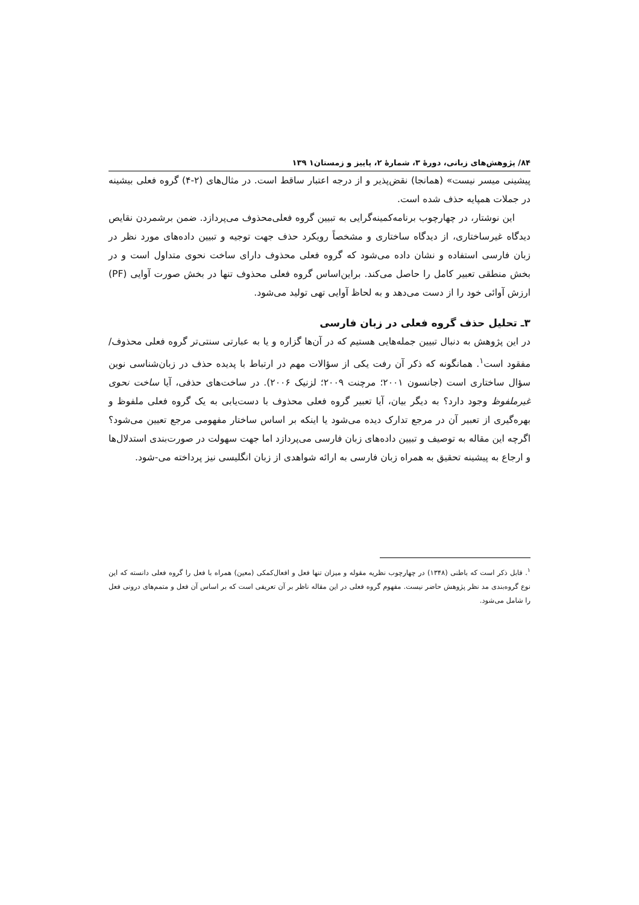۸۴/ پژوهش‌های زبانی، دورهٔ ۳، شمارهٔ ۲، پاییز و زمستان۱ ۱۳۹
پیشینی میسر نیست» (همانجا) نقض‌پذیر و از درجه اعتبار ساقط است. در مثال‌های (۲-۴) گروه فعلی بیشینه در جملات همپایه حذف شده است.
این نوشتار، در چهارچوب برنامه‌کمینه‌گرایی به تبیین گروه فعلی‌محذوف می‌پردازد. ضمن برشمردن نقایص دیدگاه غیرساختاری، از دیدگاه ساختاری و مشخصاً رویکرد حذف جهت توجیه و تبیین داده‌های مورد نظر در زبان فارسی استفاده و نشان داده می‌شود که گروه فعلی محذوف دارای ساخت نحوی متداول است و در بخش منطقی تعبیر کامل را حاصل می‌کند. براین‌اساس گروه فعلی محذوف تنها در بخش صورت آوایی (PF) ارزش آوائی خود را از دست می‌دهد و به لحاظ آوایی تهی تولید می‌شود.
۳ـ تحلیل حذف گروه فعلی در زبان فارسی
در این پژوهش به دنبال تبیین جمله‌هایی هستیم که در آن‌ها گزاره و یا به عبارتی سنتی‌تر گروه فعلی محذوف/ مفقود است<sup>۱</sup>. همانگونه که ذکر آن رفت یکی از سؤالات مهم در ارتباط با پدیده حذف در زبان‌شناسی نوین سؤال ساختاری است (جانسون ۲۰۰۱؛ مرچنت ۲۰۰۹؛ لزنیک ۲۰۰۶). در ساخت‌های حذفی، آیا ساخت نحوی غیرملفوظ وجود دارد؟ به دیگر بیان، آیا تعبیر گروه فعلی محذوف با دست‌یابی به یک گروه فعلی ملفوظ و بهره‌گیری از تعبیر آن در مرجع تدارک دیده می‌شود یا اینکه بر اساس ساختار مفهومی مرجع تعیین می‌شود؟ اگرچه این مقاله به توصیف و تبیین داده‌های زبان فارسی می‌پردازد اما جهت سهولت در صورت‌بندی استدلال‌ها و ارجاع به پیشینه تحقیق به همراه زبان فارسی به ارائه شواهدی از زبان انگلیسی نیز پرداخته می-شود.
<sup>۱</sup>. قابل ذکر است که باطنی (۱۳۴۸) در چهارچوب نظریه مقوله و میزان تنها فعل و افعال‌کمکی (معین) همراه با فعل را گروه فعلی دانسته که این نوع گروه‌بندی مد نظر پژوهش حاضر نیست. مفهوم گروه فعلی در این مقاله ناظر بر آن تعریفی است که بر اساس آن فعل و متمم‌های درونی فعل را شامل می‌شود.